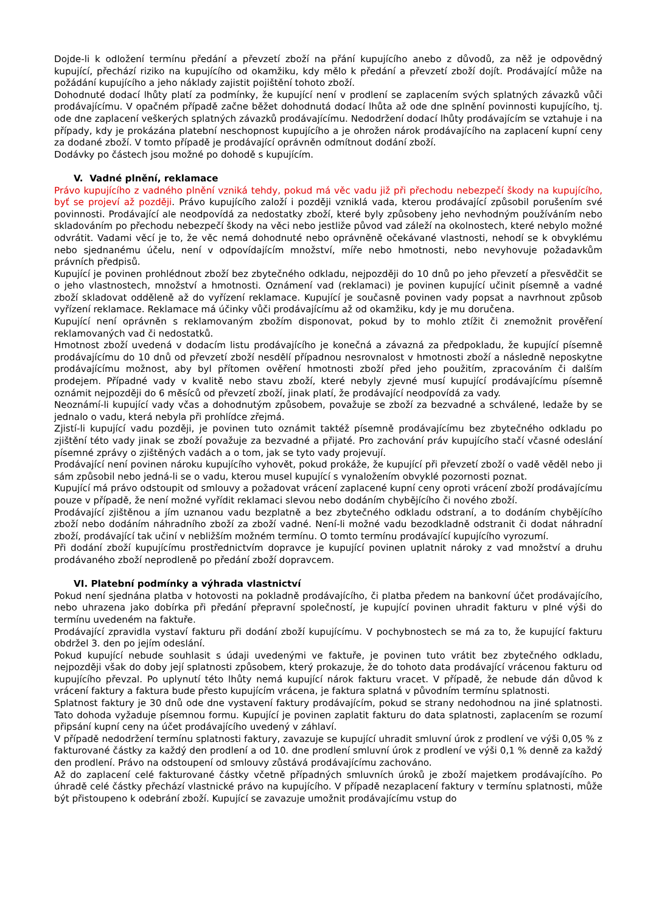Dojde-li k odložení termínu předání a převzetí zboží na přání kupujícího anebo z důvodů, za něž je odpovědný kupující, přechází riziko na kupujícího od okamžiku, kdy mělo k předání a převzetí zboží dojít. Prodávající může na požádání kupujícího a jeho náklady zajistit pojištění tohoto zboží.
Dohodnuté dodací lhůty platí za podmínky, že kupující není v prodlení se zaplacením svých splatných závazků vůči prodávajícímu. V opačném případě začne běžet dohodnutá dodací lhůta až ode dne splnění povinnosti kupujícího, tj. ode dne zaplacení veškerých splatných závazků prodávajícímu. Nedodržení dodací lhůty prodávajícím se vztahuje i na případy, kdy je prokázána platební neschopnost kupujícího a je ohrožen nárok prodávajícího na zaplacení kupní ceny za dodané zboží. V tomto případě je prodávající oprávněn odmítnout dodání zboží.
Dodávky po částech jsou možné po dohodě s kupujícím.
V. Vadné plnění, reklamace
Právo kupujícího z vadného plnění vzniká tehdy, pokud má věc vadu již při přechodu nebezpečí škody na kupujícího, byť se projeví až později. Právo kupujícího založí i později vzniklá vada, kterou prodávající způsobil porušením své povinnosti. Prodávající ale neodpovídá za nedostatky zboží, které byly způsobeny jeho nevhodným používáním nebo skladováním po přechodu nebezpečí škody na věci nebo jestliže původ vad záleží na okolnostech, které nebylo možné odvrátit. Vadami věcí je to, že věc nemá dohodnuté nebo oprávněně očekávané vlastnosti, nehodí se k obvyklému nebo sjednanému účelu, není v odpovídajícím množství, míře nebo hmotnosti, nebo nevyhovuje požadavkům právních předpisů.
Kupující je povinen prohlédnout zboží bez zbytečného odkladu, nejpozději do 10 dnů po jeho převzetí a přesvědčit se o jeho vlastnostech, množství a hmotnosti. Oznámení vad (reklamaci) je povinen kupující učinit písemně a vadné zboží skladovat odděleně až do vyřízení reklamace. Kupující je současně povinen vady popsat a navrhnout způsob vyřízení reklamace. Reklamace má účinky vůči prodávajícímu až od okamžiku, kdy je mu doručena.
Kupující není oprávněn s reklamovaným zbožím disponovat, pokud by to mohlo ztížit či znemožnit prověření reklamovaných vad či nedostatků.
Hmotnost zboží uvedená v dodacím listu prodávajícího je konečná a závazná za předpokladu, že kupující písemně prodávajícímu do 10 dnů od převzetí zboží nesdělí případnou nesrovnalost v hmotnosti zboží a následně neposkytne prodávajícímu možnost, aby byl přítomen ověření hmotnosti zboží před jeho použitím, zpracováním či dalším prodejem. Případné vady v kvalitě nebo stavu zboží, které nebyly zjevné musí kupující prodávajícímu písemně oznámit nejpozději do 6 měsíců od převzetí zboží, jinak platí, že prodávající neodpovídá za vady.
Neoznámí-li kupující vady včas a dohodnutým způsobem, považuje se zboží za bezvadné a schválené, ledaže by se jednalo o vadu, která nebyla při prohlídce zřejmá.
Zjistí-li kupující vadu později, je povinen tuto oznámit taktéž písemně prodávajícímu bez zbytečného odkladu po zjištění této vady jinak se zboží považuje za bezvadné a přijaté. Pro zachování práv kupujícího stačí včasné odeslání písemné zprávy o zjištěných vadách a o tom, jak se tyto vady projevují.
Prodávající není povinen nároku kupujícího vyhovět, pokud prokáže, že kupující při převzetí zboží o vadě věděl nebo ji sám způsobil nebo jedná-li se o vadu, kterou musel kupující s vynaložením obvyklé pozornosti poznat.
Kupující má právo odstoupit od smlouvy a požadovat vrácení zaplacené kupní ceny oproti vrácení zboží prodávajícímu pouze v případě, že není možné vyřídit reklamaci slevou nebo dodáním chybějícího či nového zboží.
Prodávající zjištěnou a jím uznanou vadu bezplatně a bez zbytečného odkladu odstraní, a to dodáním chybějícího zboží nebo dodáním náhradního zboží za zboží vadné. Není-li možné vadu bezodkladně odstranit či dodat náhradní zboží, prodávající tak učiní v nebližším možném termínu. O tomto termínu prodávající kupujícího vyrozumí.
Při dodání zboží kupujícímu prostřednictvím dopravce je kupující povinen uplatnit nároky z vad množství a druhu prodávaného zboží neprodleně po předání zboží dopravcem.
VI. Platební podmínky a výhrada vlastnictví
Pokud není sjednána platba v hotovosti na pokladně prodávajícího, či platba předem na bankovní účet prodávajícího, nebo uhrazena jako dobírka při předání přepravní společností, je kupující povinen uhradit fakturu v plné výši do termínu uvedeném na faktuře.
Prodávající zpravidla vystaví fakturu při dodání zboží kupujícímu. V pochybnostech se má za to, že kupující fakturu obdržel 3. den po jejím odeslání.
Pokud kupující nebude souhlasit s údaji uvedenými ve faktuře, je povinen tuto vrátit bez zbytečného odkladu, nejpozději však do doby její splatnosti způsobem, který prokazuje, že do tohoto data prodávající vrácenou fakturu od kupujícího převzal. Po uplynutí této lhůty nemá kupující nárok fakturu vracet. V případě, že nebude dán důvod k vrácení faktury a faktura bude přesto kupujícím vrácena, je faktura splatná v původním termínu splatnosti.
Splatnost faktury je 30 dnů ode dne vystavení faktury prodávajícím, pokud se strany nedohodnou na jiné splatnosti. Tato dohoda vyžaduje písemnou formu. Kupující je povinen zaplatit fakturu do data splatnosti, zaplacením se rozumí připsání kupní ceny na účet prodávajícího uvedený v záhlaví.
V případě nedodržení termínu splatnosti faktury, zavazuje se kupující uhradit smluvní úrok z prodlení ve výši 0,05 % z fakturované částky za každý den prodlení a od 10. dne prodlení smluvní úrok z prodlení ve výši 0,1 % denně za každý den prodlení. Právo na odstoupení od smlouvy zůstává prodávajícímu zachováno.
Až do zaplacení celé fakturované částky včetně případných smluvních úroků je zboží majetkem prodávajícího. Po úhradě celé částky přechází vlastnické právo na kupujícího. V případě nezaplacení faktury v termínu splatnosti, může být přistoupeno k odebrání zboží. Kupující se zavazuje umožnit prodávajícímu vstup do